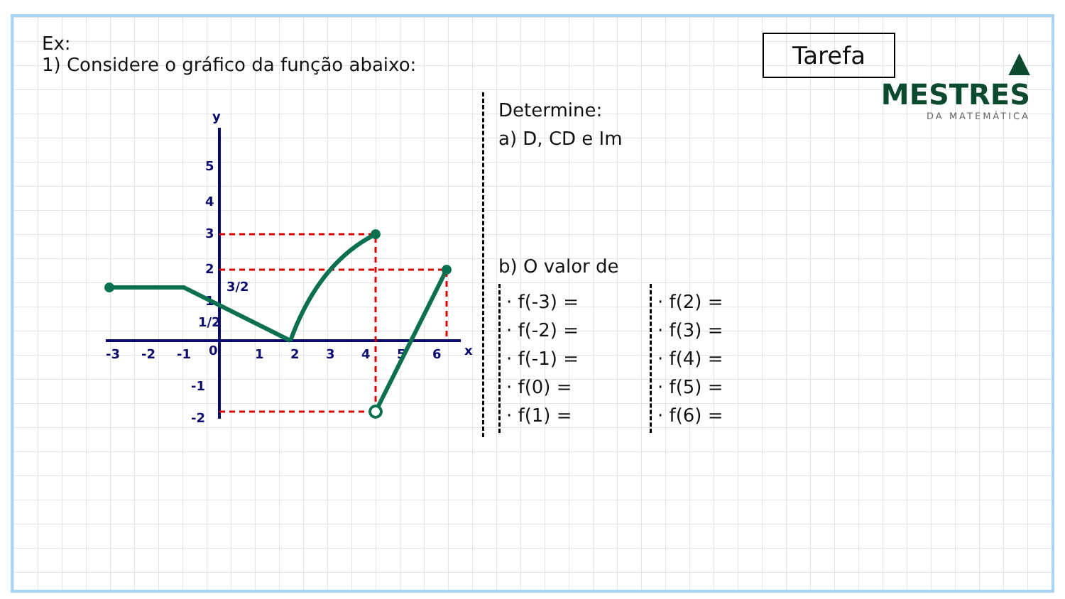Ex:
1) Considere o gráfico da função abaixo:
Tarefa
▲
MESTRES
DA MATEMÁTICA
y
x
-3
-2
-1
0
1
2
3
4
5
6
5
4
3
2
3/2
1
1/2
-1
-2
Determine:
a) D, CD e Im
b) O valor de
· f(-3) =
· f(-2) =
· f(-1) =
· f(0) =
· f(1) =
· f(2) =
· f(3) =
· f(4) =
· f(5) =
· f(6) =